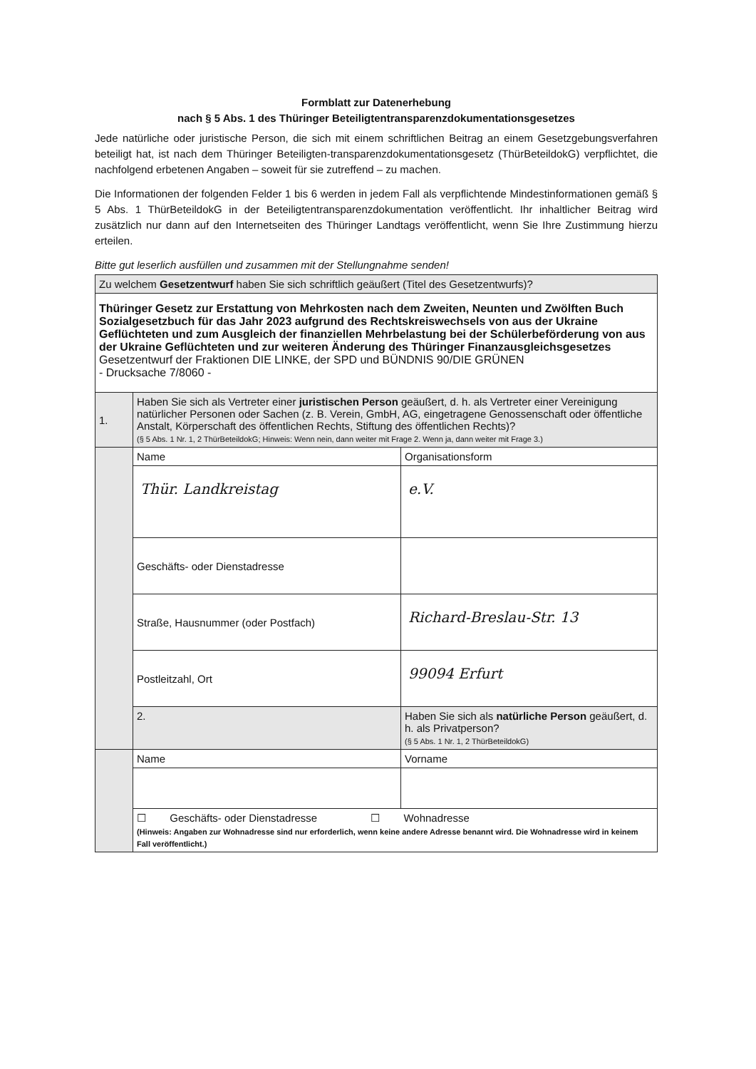Formblatt zur Datenerhebung
nach § 5 Abs. 1 des Thüringer Beteiligtentransparenzdokumentationsgesetzes
Jede natürliche oder juristische Person, die sich mit einem schriftlichen Beitrag an einem Gesetzgebungsverfahren beteiligt hat, ist nach dem Thüringer Beteiligten-transparenzdokumentationsgesetz (ThürBeteildokG) verpflichtet, die nachfolgend erbetenen Angaben – soweit für sie zutreffend – zu machen.
Die Informationen der folgenden Felder 1 bis 6 werden in jedem Fall als verpflichtende Mindestinformationen gemäß § 5 Abs. 1 ThürBeteildokG in der Beteiligtentransparenzdokumentation veröffentlicht. Ihr inhaltlicher Beitrag wird zusätzlich nur dann auf den Internetseiten des Thüringer Landtags veröffentlicht, wenn Sie Ihre Zustimmung hierzu erteilen.
Bitte gut leserlich ausfüllen und zusammen mit der Stellungnahme senden!
| Zu welchem Gesetzentwurf haben Sie sich schriftlich geäußert (Titel des Gesetzentwurfs)? | | |
| Thüringer Gesetz zur Erstattung von Mehrkosten nach dem Zweiten, Neunten und Zwölften Buch Sozialgesetzbuch für das Jahr 2023 aufgrund des Rechtskreiswechsels von aus der Ukraine Geflüchteten und zum Ausgleich der finanziellen Mehrbelastung bei der Schülerbeförderung von aus der Ukraine Geflüchteten und zur weiteren Änderung des Thüringer Finanzausgleichsgesetzes Gesetzentwurf der Fraktionen DIE LINKE, der SPD und BÜNDNIS 90/DIE GRÜNEN - Drucksache 7/8060 - | | |
| 1. | Haben Sie sich als Vertreter einer juristischen Person geäußert, d. h. als Vertreter einer Vereinigung natürlicher Personen oder Sachen (z. B. Verein, GmbH, AG, eingetragene Genossenschaft oder öffentliche Anstalt, Körperschaft des öffentlichen Rechts, Stiftung des öffentlichen Rechts)? (§ 5 Abs. 1 Nr. 1, 2 ThürBeteildokG; Hinweis: Wenn nein, dann weiter mit Frage 2. Wenn ja, dann weiter mit Frage 3.) | |
| | Name | Organisationsform |
| | Thür. Landkreistag | e.V. |
| | Geschäfts- oder Dienstadresse | |
| | Straße, Hausnummer (oder Postfach) | Richard-Breslau-Str. 13 |
| | Postleitzahl, Ort | 99094 Erfurt |
| | 2. | Haben Sie sich als natürliche Person geäußert, d. h. als Privatperson? (§ 5 Abs. 1 Nr. 1, 2 ThürBeteildokG) |
| | Name | Vorname |
| | ☐ Geschäfts- oder Dienstadresse ☐ Wohnadresse (Hinweis: Angaben zur Wohnadresse sind nur erforderlich, wenn keine andere Adresse benannt wird. Die Wohnadresse wird in keinem Fall veröffentlicht.) | |